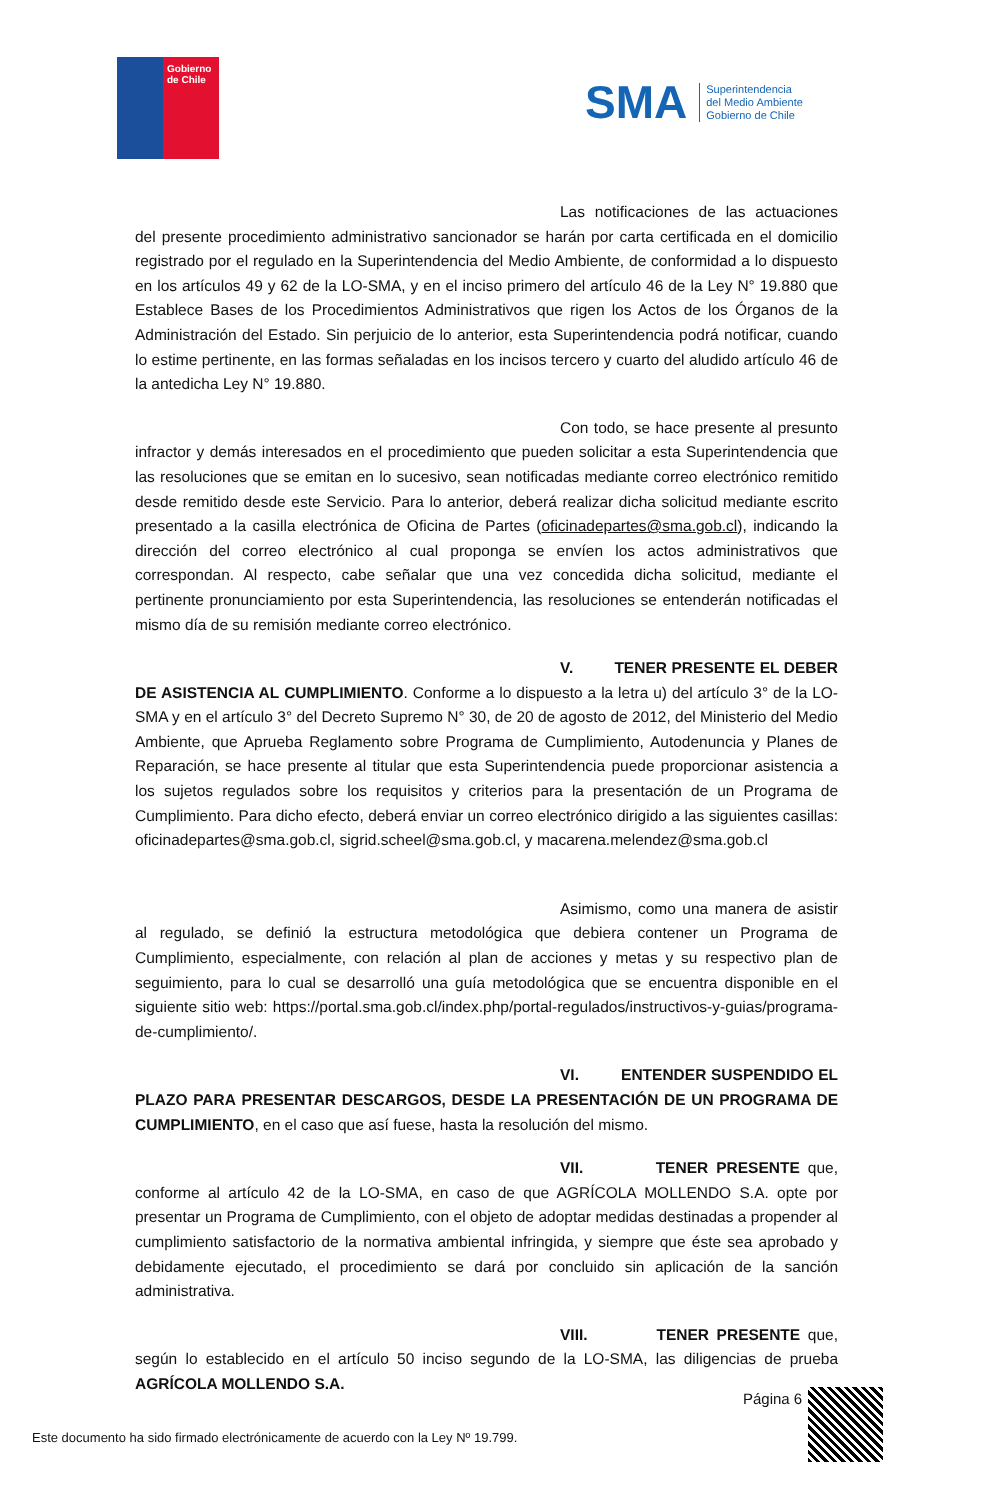Gobierno
de Chile
SMA
Superintendencia
del Medio Ambiente
Gobierno de Chile
Las notificaciones de las actuaciones del presente procedimiento administrativo sancionador se harán por carta certificada en el domicilio registrado por el regulado en la Superintendencia del Medio Ambiente, de conformidad a lo dispuesto en los artículos 49 y 62 de la LO-SMA, y en el inciso primero del artículo 46 de la Ley N° 19.880 que Establece Bases de los Procedimientos Administrativos que rigen los Actos de los Órganos de la Administración del Estado. Sin perjuicio de lo anterior, esta Superintendencia podrá notificar, cuando lo estime pertinente, en las formas señaladas en los incisos tercero y cuarto del aludido artículo 46 de la antedicha Ley N° 19.880.
Con todo, se hace presente al presunto infractor y demás interesados en el procedimiento que pueden solicitar a esta Superintendencia que las resoluciones que se emitan en lo sucesivo, sean notificadas mediante correo electrónico remitido desde remitido desde este Servicio. Para lo anterior, deberá realizar dicha solicitud mediante escrito presentado a la casilla electrónica de Oficina de Partes (oficinadepartes@sma.gob.cl), indicando la dirección del correo electrónico al cual proponga se envíen los actos administrativos que correspondan. Al respecto, cabe señalar que una vez concedida dicha solicitud, mediante el pertinente pronunciamiento por esta Superintendencia, las resoluciones se entenderán notificadas el mismo día de su remisión mediante correo electrónico.
V. TENER PRESENTE EL DEBER DE ASISTENCIA AL CUMPLIMIENTO. Conforme a lo dispuesto a la letra u) del artículo 3° de la LO-SMA y en el artículo 3° del Decreto Supremo N° 30, de 20 de agosto de 2012, del Ministerio del Medio Ambiente, que Aprueba Reglamento sobre Programa de Cumplimiento, Autodenuncia y Planes de Reparación, se hace presente al titular que esta Superintendencia puede proporcionar asistencia a los sujetos regulados sobre los requisitos y criterios para la presentación de un Programa de Cumplimiento. Para dicho efecto, deberá enviar un correo electrónico dirigido a las siguientes casillas: oficinadepartes@sma.gob.cl, sigrid.scheel@sma.gob.cl, y macarena.melendez@sma.gob.cl
Asimismo, como una manera de asistir al regulado, se definió la estructura metodológica que debiera contener un Programa de Cumplimiento, especialmente, con relación al plan de acciones y metas y su respectivo plan de seguimiento, para lo cual se desarrolló una guía metodológica que se encuentra disponible en el siguiente sitio web: https://portal.sma.gob.cl/index.php/portal-regulados/instructivos-y-guias/programa-de-cumplimiento/.
VI. ENTENDER SUSPENDIDO EL PLAZO PARA PRESENTAR DESCARGOS, DESDE LA PRESENTACIÓN DE UN PROGRAMA DE CUMPLIMIENTO, en el caso que así fuese, hasta la resolución del mismo.
VII. TENER PRESENTE que, conforme al artículo 42 de la LO-SMA, en caso de que AGRÍCOLA MOLLENDO S.A. opte por presentar un Programa de Cumplimiento, con el objeto de adoptar medidas destinadas a propender al cumplimiento satisfactorio de la normativa ambiental infringida, y siempre que éste sea aprobado y debidamente ejecutado, el procedimiento se dará por concluido sin aplicación de la sanción administrativa.
VIII. TENER PRESENTE que, según lo establecido en el artículo 50 inciso segundo de la LO-SMA, las diligencias de prueba AGRÍCOLA MOLLENDO S.A.
Página 6
Este documento ha sido firmado electrónicamente de acuerdo con la Ley Nº 19.799.